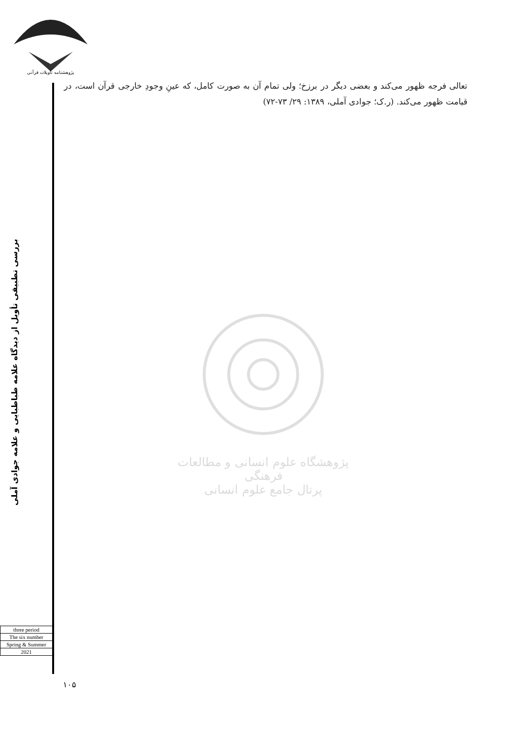پژوهشنامه تأویلات قرآنی
تعالی فرجه ظهور می‌کند و بعضی دیگر در برزخ؛ ولی تمام آن به صورت کامل، که عینِ وجودِ خارجی قرآن است، در قیامت ظهور می‌کند. (ر.ک؛ جوادی آملی، ۱۳۸۹: ۲۹/ ۷۳-۷۲)
بررسی تطبیقی تأویل از دیدگاه علامه طباطبایی و علامه جوادی آملی
پژوهشگاه علوم انسانی و مطالعات فرهنگی
پرتال جامع علوم انسانی
| three period |
| The six number |
| Spring & Summer |
| 2021 |
۱۰۵